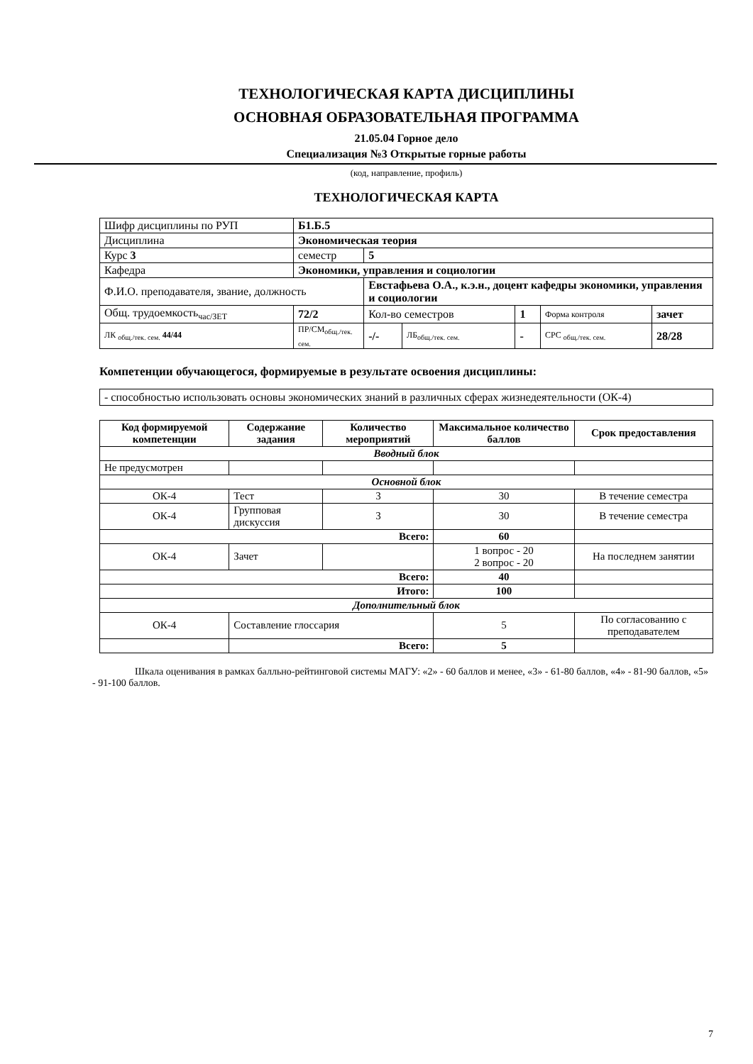ТЕХНОЛОГИЧЕСКАЯ КАРТА ДИСЦИПЛИНЫ
ОСНОВНАЯ ОБРАЗОВАТЕЛЬНАЯ ПРОГРАММА
21.05.04 Горное дело
Специализация №3 Открытые горные работы
(код, направление, профиль)
ТЕХНОЛОГИЧЕСКАЯ КАРТА
| Шифр дисциплины по РУП | Б1.Б.5 | | | | | |
| Дисциплина | Экономическая теория | | | | | |
| Курс 3 | семестр | 5 | | | | |
| Кафедра | Экономики, управления и социологии | | | | | |
| Ф.И.О. преподавателя, звание, должность | | Евстафьева О.А., к.э.н., доцент кафедры экономики, управления и социологии | | | | |
| Общ. трудоемкость<sub>час/ЗЕТ</sub> | 72/2 | Кол-во семестров | | 1 | Форма контроля | зачет |
| ЛК <sub>общ./тек. сем.</sub> 44/44 | ПР/СМ<sub>общ./тек. сем.</sub> | -/- | ЛБ<sub>общ./тек. сем.</sub> | - | СРС <sub>общ./тек. сем.</sub> | 28/28 |
Компетенции обучающегося, формируемые в результате освоения дисциплины:
- способностью использовать основы экономических знаний в различных сферах жизнедеятельности (ОК-4)
| Код формируемой компетенции | Содержание задания | Количество мероприятий | Максимальное количество баллов | Срок предоставления |
| --- | --- | --- | --- | --- |
| Вводный блок | | | | |
| Не предусмотрен | | | | |
| Основной блок | | | | |
| ОК-4 | Тест | 3 | 30 | В течение семестра |
| ОК-4 | Групповая дискуссия | 3 | 30 | В течение семестра |
| Всего: | | | 60 | |
| ОК-4 | Зачет | | 1 вопрос - 20 2 вопрос - 20 | На последнем занятии |
| Всего: | | | 40 | |
| Итого: | | | 100 | |
| Дополнительный блок | | | | |
| ОК-4 | Составление глоссария | | 5 | По согласованию с преподавателем |
| | Всего: | | 5 | |
Шкала оценивания в рамках балльно-рейтинговой системы МАГУ: «2» - 60 баллов и менее, «3» - 61-80 баллов, «4» - 81-90 баллов, «5» - 91-100 баллов.
7